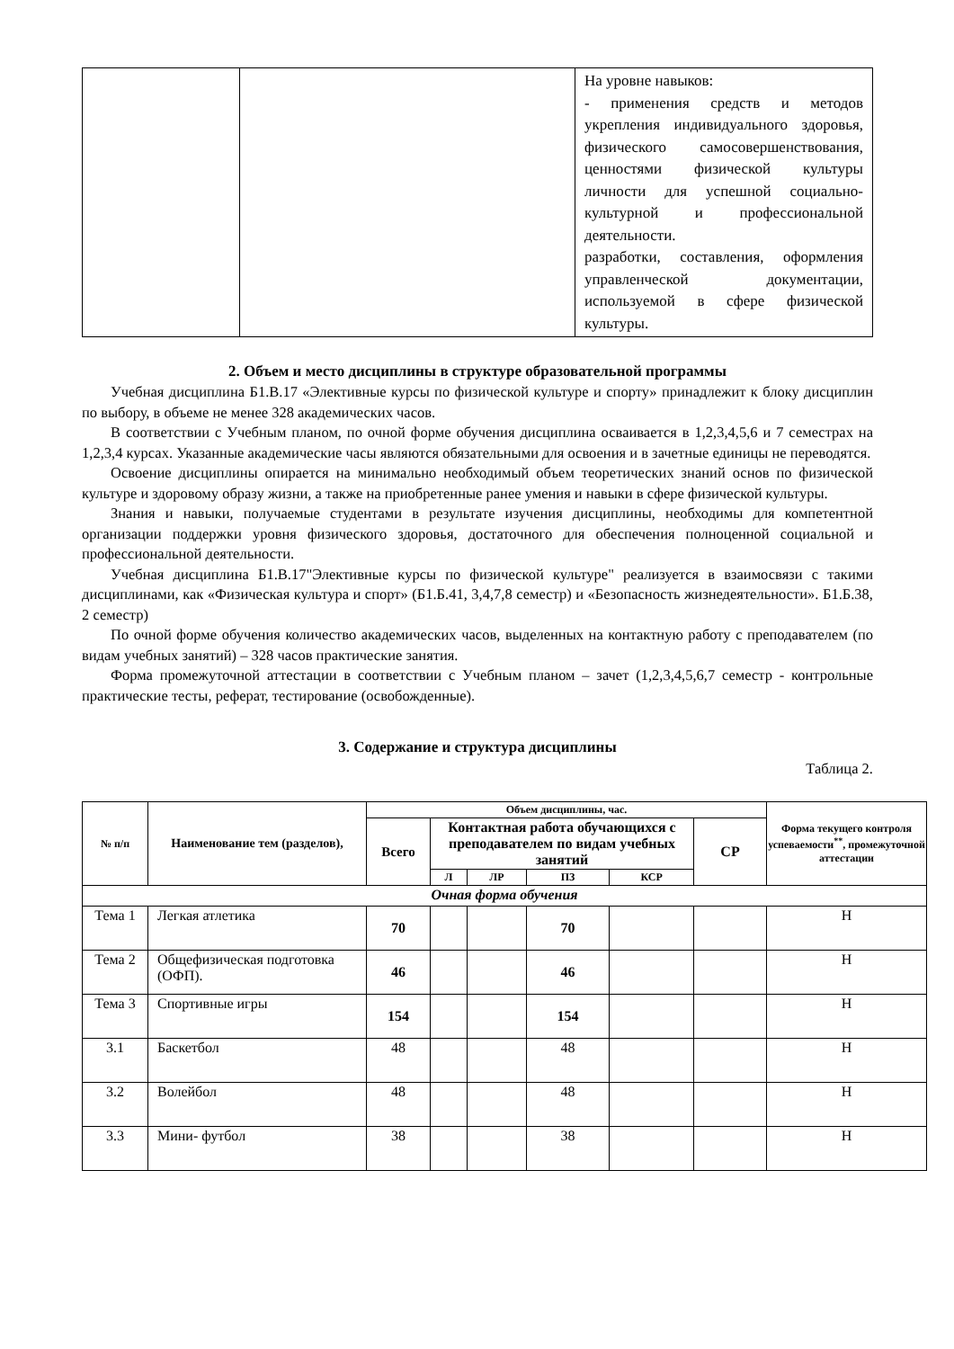| | | На уровне навыков: - применения средств и методов укрепления индивидуального здоровья, физического самосовершенствования, ценностями физической культуры личности для успешной социально-культурной и профессиональной деятельности. разработки, составления, оформления управленческой документации, используемой в сфере физической культуры. |
2. Объем и место дисциплины в структуре образовательной программы
Учебная дисциплина Б1.В.17 «Элективные курсы по физической культуре и спорту» принадлежит к блоку дисциплин по выбору, в объеме не менее 328 академических часов.
В соответствии с Учебным планом, по очной форме обучения дисциплина осваивается в 1,2,3,4,5,6 и 7 семестрах на 1,2,3,4 курсах. Указанные академические часы являются обязательными для освоения и в зачетные единицы не переводятся.
Освоение дисциплины опирается на минимально необходимый объем теоретических знаний основ по физической культуре и здоровому образу жизни, а также на приобретенные ранее умения и навыки в сфере физической культуры.
Знания и навыки, получаемые студентами в результате изучения дисциплины, необходимы для компетентной организации поддержки уровня физического здоровья, достаточного для обеспечения полноценной социальной и профессиональной деятельности.
Учебная дисциплина Б1.В.17"Элективные курсы по физической культуре" реализуется в взаимосвязи с такими дисциплинами, как «Физическая культура и спорт» (Б1.Б.41, 3,4,7,8 семестр) и «Безопасность жизнедеятельности». Б1.Б.38, 2 семестр)
По очной форме обучения количество академических часов, выделенных на контактную работу с преподавателем (по видам учебных занятий) – 328 часов практические занятия.
Форма промежуточной аттестации в соответствии с Учебным планом – зачет (1,2,3,4,5,6,7 семестр - контрольные практические тесты, реферат, тестирование (освобожденные).
3. Содержание и структура дисциплины
Таблица 2.
| № п/п | Наименование тем (разделов), | Объем дисциплины, час. | | | | | | Форма текущего контроля успеваемости<sup>**</sup>, промежуточной аттестации |
| --- | --- | --- | --- | --- | --- | --- | --- | --- |
| | | Всего | Контактная работа обучающихся с преподавателем по видам учебных занятий | | | | СР | |
| | | | Л | ЛР | ПЗ | КСР | | |
| Очная форма обучения | | | | | | | | |
| Тема 1 | Легкая атлетика | 70 | | | 70 | | | Н |
| Тема 2 | Общефизическая подготовка (ОФП). | 46 | | | 46 | | | Н |
| Тема 3 | Спортивные игры | 154 | | | 154 | | | Н |
| 3.1 | Баскетбол | 48 | | | 48 | | | Н |
| 3.2 | Волейбол | 48 | | | 48 | | | Н |
| 3.3 | Мини- футбол | 38 | | | 38 | | | Н |